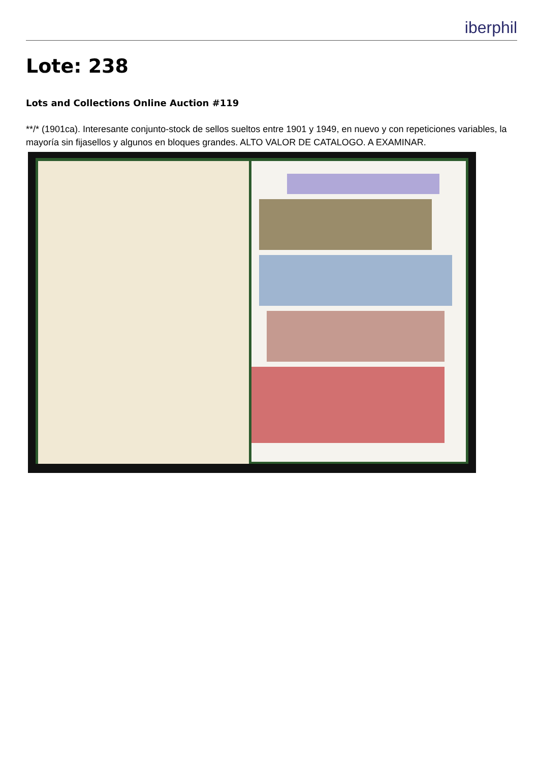iberphil
Lote: 238
Lots and Collections Online Auction #119
**/* (1901ca). Interesante conjunto-stock de sellos sueltos entre 1901 y 1949, en nuevo y con repeticiones variables, la mayoría sin fijasellos y algunos en bloques grandes. ALTO VALOR DE CATALOGO. A EXAMINAR.